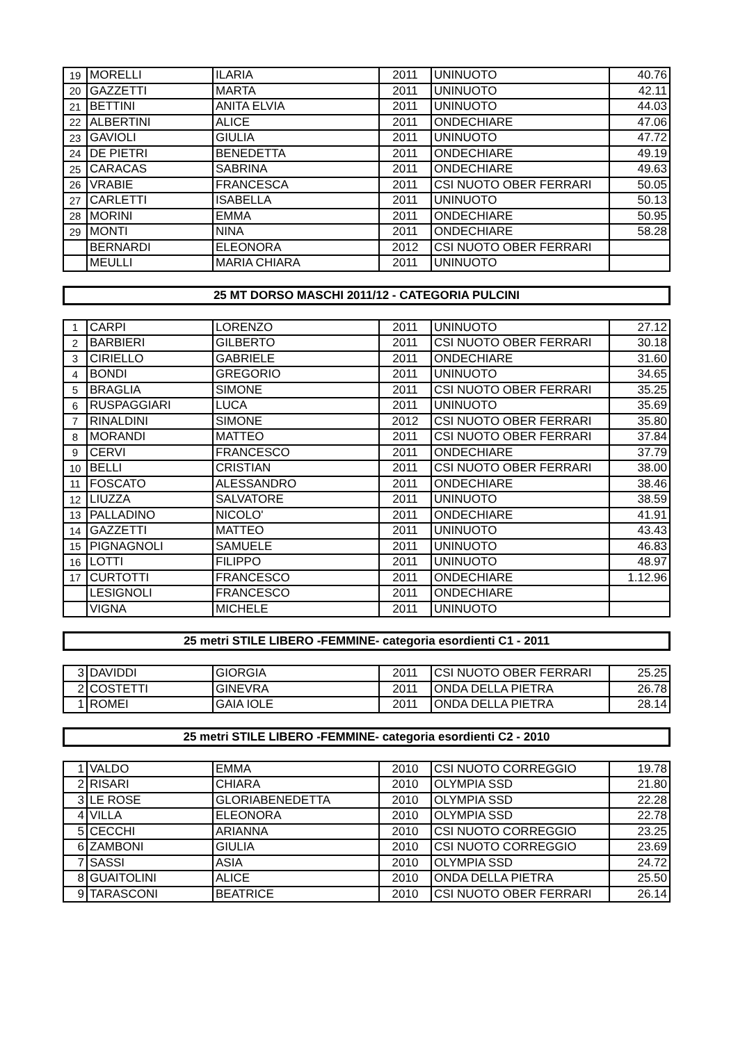| 19 | MORELLI | ILARIA | 2011 | UNINUOTO | 40.76 |
| 20 | GAZZETTI | MARTA | 2011 | UNINUOTO | 42.11 |
| 21 | BETTINI | ANITA ELVIA | 2011 | UNINUOTO | 44.03 |
| 22 | ALBERTINI | ALICE | 2011 | ONDECHIARE | 47.06 |
| 23 | GAVIOLI | GIULIA | 2011 | UNINUOTO | 47.72 |
| 24 | DE PIETRI | BENEDETTA | 2011 | ONDECHIARE | 49.19 |
| 25 | CARACAS | SABRINA | 2011 | ONDECHIARE | 49.63 |
| 26 | VRABIE | FRANCESCA | 2011 | CSI NUOTO OBER FERRARI | 50.05 |
| 27 | CARLETTI | ISABELLA | 2011 | UNINUOTO | 50.13 |
| 28 | MORINI | EMMA | 2011 | ONDECHIARE | 50.95 |
| 29 | MONTI | NINA | 2011 | ONDECHIARE | 58.28 |
| | BERNARDI | ELEONORA | 2012 | CSI NUOTO OBER FERRARI | |
| | MEULLI | MARIA CHIARA | 2011 | UNINUOTO | |
25 MT DORSO MASCHI 2011/12 - CATEGORIA PULCINI
| 1 | CARPI | LORENZO | 2011 | UNINUOTO | 27.12 |
| 2 | BARBIERI | GILBERTO | 2011 | CSI NUOTO OBER FERRARI | 30.18 |
| 3 | CIRIELLO | GABRIELE | 2011 | ONDECHIARE | 31.60 |
| 4 | BONDI | GREGORIO | 2011 | UNINUOTO | 34.65 |
| 5 | BRAGLIA | SIMONE | 2011 | CSI NUOTO OBER FERRARI | 35.25 |
| 6 | RUSPAGGIARI | LUCA | 2011 | UNINUOTO | 35.69 |
| 7 | RINALDINI | SIMONE | 2012 | CSI NUOTO OBER FERRARI | 35.80 |
| 8 | MORANDI | MATTEO | 2011 | CSI NUOTO OBER FERRARI | 37.84 |
| 9 | CERVI | FRANCESCO | 2011 | ONDECHIARE | 37.79 |
| 10 | BELLI | CRISTIAN | 2011 | CSI NUOTO OBER FERRARI | 38.00 |
| 11 | FOSCATO | ALESSANDRO | 2011 | ONDECHIARE | 38.46 |
| 12 | LIUZZA | SALVATORE | 2011 | UNINUOTO | 38.59 |
| 13 | PALLADINO | NICOLO' | 2011 | ONDECHIARE | 41.91 |
| 14 | GAZZETTI | MATTEO | 2011 | UNINUOTO | 43.43 |
| 15 | PIGNAGNOLI | SAMUELE | 2011 | UNINUOTO | 46.83 |
| 16 | LOTTI | FILIPPO | 2011 | UNINUOTO | 48.97 |
| 17 | CURTOTTI | FRANCESCO | 2011 | ONDECHIARE | 1.12.96 |
| | LESIGNOLI | FRANCESCO | 2011 | ONDECHIARE | |
| | VIGNA | MICHELE | 2011 | UNINUOTO | |
25 metri STILE LIBERO -FEMMINE- categoria esordienti C1 - 2011
| 3 | DAVIDDI | GIORGIA | 2011 | CSI NUOTO OBER FERRARI | 25.25 |
| 2 | COSTETTI | GINEVRA | 2011 | ONDA DELLA PIETRA | 26.78 |
| 1 | ROMEI | GAIA IOLE | 2011 | ONDA DELLA PIETRA | 28.14 |
25 metri STILE LIBERO -FEMMINE- categoria esordienti C2 - 2010
| 1 | VALDO | EMMA | 2010 | CSI NUOTO CORREGGIO | 19.78 |
| 2 | RISARI | CHIARA | 2010 | OLYMPIA SSD | 21.80 |
| 3 | LE ROSE | GLORIABENEDETTA | 2010 | OLYMPIA SSD | 22.28 |
| 4 | VILLA | ELEONORA | 2010 | OLYMPIA SSD | 22.78 |
| 5 | CECCHI | ARIANNA | 2010 | CSI NUOTO CORREGGIO | 23.25 |
| 6 | ZAMBONI | GIULIA | 2010 | CSI NUOTO CORREGGIO | 23.69 |
| 7 | SASSI | ASIA | 2010 | OLYMPIA SSD | 24.72 |
| 8 | GUAITOLINI | ALICE | 2010 | ONDA DELLA PIETRA | 25.50 |
| 9 | TARASCONI | BEATRICE | 2010 | CSI NUOTO OBER FERRARI | 26.14 |